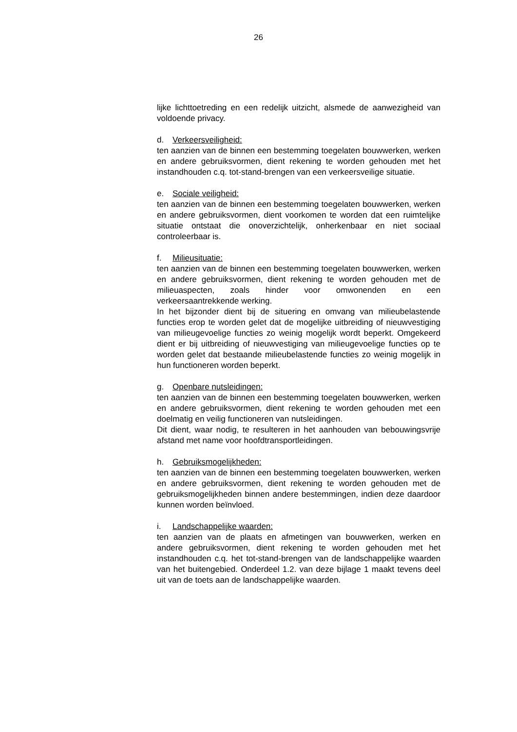26
lijke lichttoetreding en een redelijk uitzicht, alsmede de aanwezigheid van voldoende privacy.
d. Verkeersveiligheid:
ten aanzien van de binnen een bestemming toegelaten bouwwerken, werken en andere gebruiksvormen, dient rekening te worden gehouden met het instandhouden c.q. tot-stand-brengen van een verkeersveilige situatie.
e. Sociale veiligheid:
ten aanzien van de binnen een bestemming toegelaten bouwwerken, werken en andere gebruiksvormen, dient voorkomen te worden dat een ruimtelijke situatie ontstaat die onoverzichtelijk, onherkenbaar en niet sociaal controleerbaar is.
f. Milieusituatie:
ten aanzien van de binnen een bestemming toegelaten bouwwerken, werken en andere gebruiksvormen, dient rekening te worden gehouden met de milieuaspecten, zoals hinder voor omwonenden en een verkeersaantrekkende werking.
In het bijzonder dient bij de situering en omvang van milieubelastende functies erop te worden gelet dat de mogelijke uitbreiding of nieuwvestiging van milieugevoelige functies zo weinig mogelijk wordt beperkt. Omgekeerd dient er bij uitbreiding of nieuwvestiging van milieugevoelige functies op te worden gelet dat bestaande milieubelastende functies zo weinig mogelijk in hun functioneren worden beperkt.
g. Openbare nutsleidingen:
ten aanzien van de binnen een bestemming toegelaten bouwwerken, werken en andere gebruiksvormen, dient rekening te worden gehouden met een doelmatig en veilig functioneren van nutsleidingen.
Dit dient, waar nodig, te resulteren in het aanhouden van bebouwingsvrije afstand met name voor hoofdtransportleidingen.
h. Gebruiksmogelijkheden:
ten aanzien van de binnen een bestemming toegelaten bouwwerken, werken en andere gebruiksvormen, dient rekening te worden gehouden met de gebruiksmogelijkheden binnen andere bestemmingen, indien deze daardoor kunnen worden beïnvloed.
i. Landschappelijke waarden:
ten aanzien van de plaats en afmetingen van bouwwerken, werken en andere gebruiksvormen, dient rekening te worden gehouden met het instandhouden c.q. het tot-stand-brengen van de landschappelijke waarden van het buitengebied. Onderdeel 1.2. van deze bijlage 1 maakt tevens deel uit van de toets aan de landschappelijke waarden.